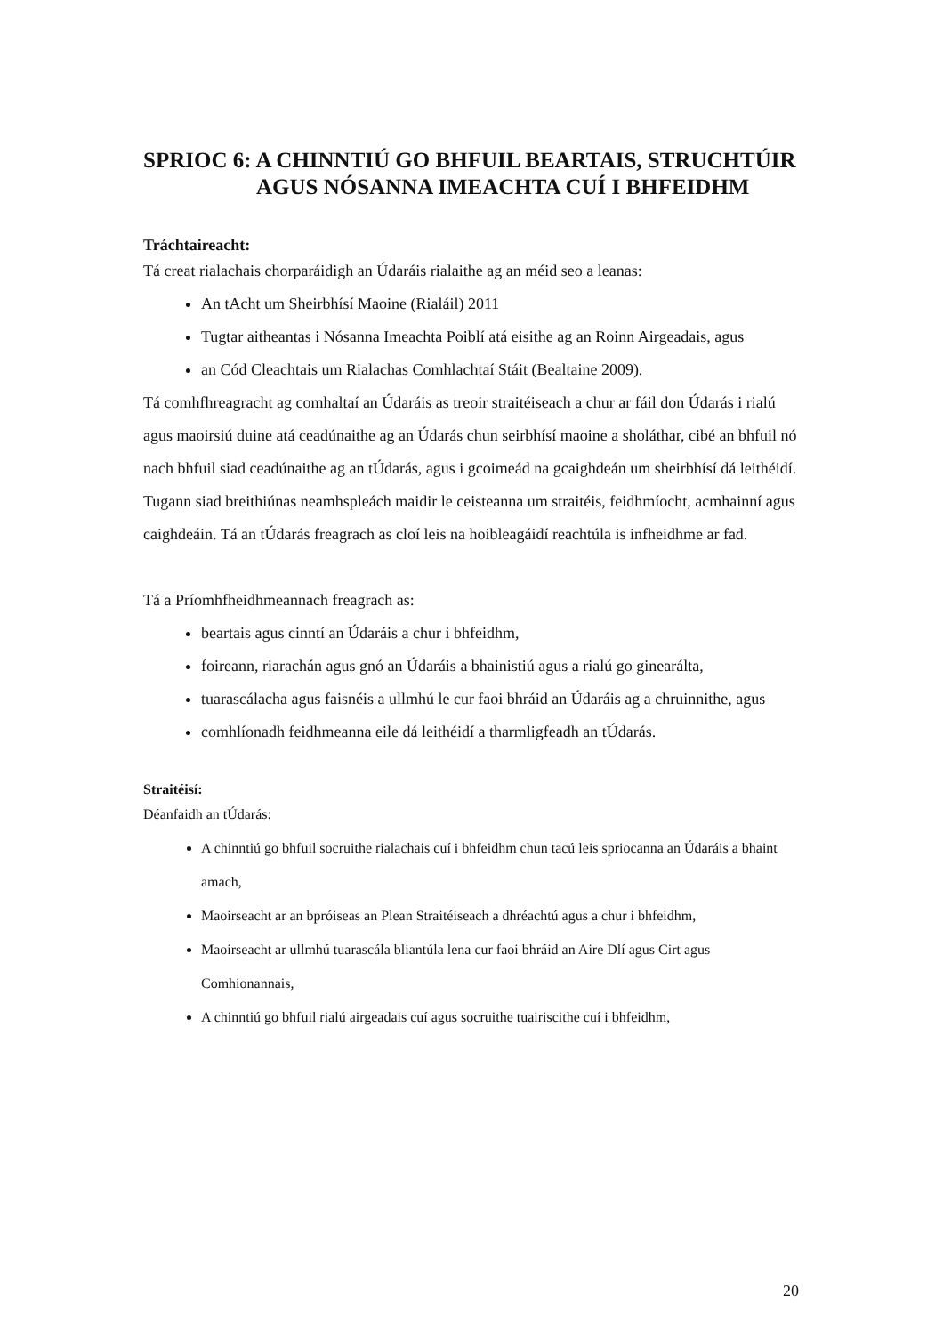SPRIOC 6: A CHINNTIÚ GO BHFUIL BEARTAIS, STRUCHTÚIR
AGUS NÓSANNA IMEACHTA CUÍ I BHFEIDHM
Tráchtaireacht:
Tá creat rialachais chorparáidigh an Údaráis rialaithe ag an méid seo a leanas:
An tAcht um Sheirbhísí Maoine (Rialáil) 2011
Tugtar aitheantas i Nósanna Imeachta Poiblí atá eisithe ag an Roinn Airgeadais, agus
an Cód Cleachtais um Rialachas Comhlachtaí Stáit (Bealtaine 2009).
Tá comhfhreagracht ag comhaltaí an Údaráis as treoir straitéiseach a chur ar fáil don Údarás i rialú agus maoirsiú duine atá ceadúnaithe ag an Údarás chun seirbhísí maoine a sholáthar, cibé an bhfuil nó nach bhfuil siad ceadúnaithe ag an tÚdarás, agus i gcoimeád na gcaighdeán um sheirbhísí dá leithéidí. Tugann siad breithiúnas neamhspleách maidir le ceisteanna um straitéis, feidhmíocht, acmhainní agus caighdeáin. Tá an tÚdarás freagrach as cloí leis na hoibleagáidí reachtúla is infheidhme ar fad.
Tá a Príomhfheidhmeannach freagrach as:
beartais agus cinntí an Údaráis a chur i bhfeidhm,
foireann, riarachán agus gnó an Údaráis a bhainistiú agus a rialú go ginearálta,
tuarascálacha agus faisnéis a ullmhú le cur faoi bhráid an Údaráis ag a chruinnithe, agus
comhlíonadh feidhmeanna eile dá leithéidí a tharmligfeadh an tÚdarás.
Straitéisí:
Déanfaidh an tÚdarás:
A chinntiú go bhfuil socruithe rialachais cuí i bhfeidhm chun tacú leis spriocanna an Údaráis a bhaint amach,
Maoirseacht ar an bpróiseas an Plean Straitéiseach a dhréachtú agus a chur i bhfeidhm,
Maoirseacht ar ullmhú tuarascála bliantúla lena cur faoi bhráid an Aire Dlí agus Cirt agus Comhionannais,
A chinntiú go bhfuil rialú airgeadais cuí agus socruithe tuairiscithe cuí i bhfeidhm,
20